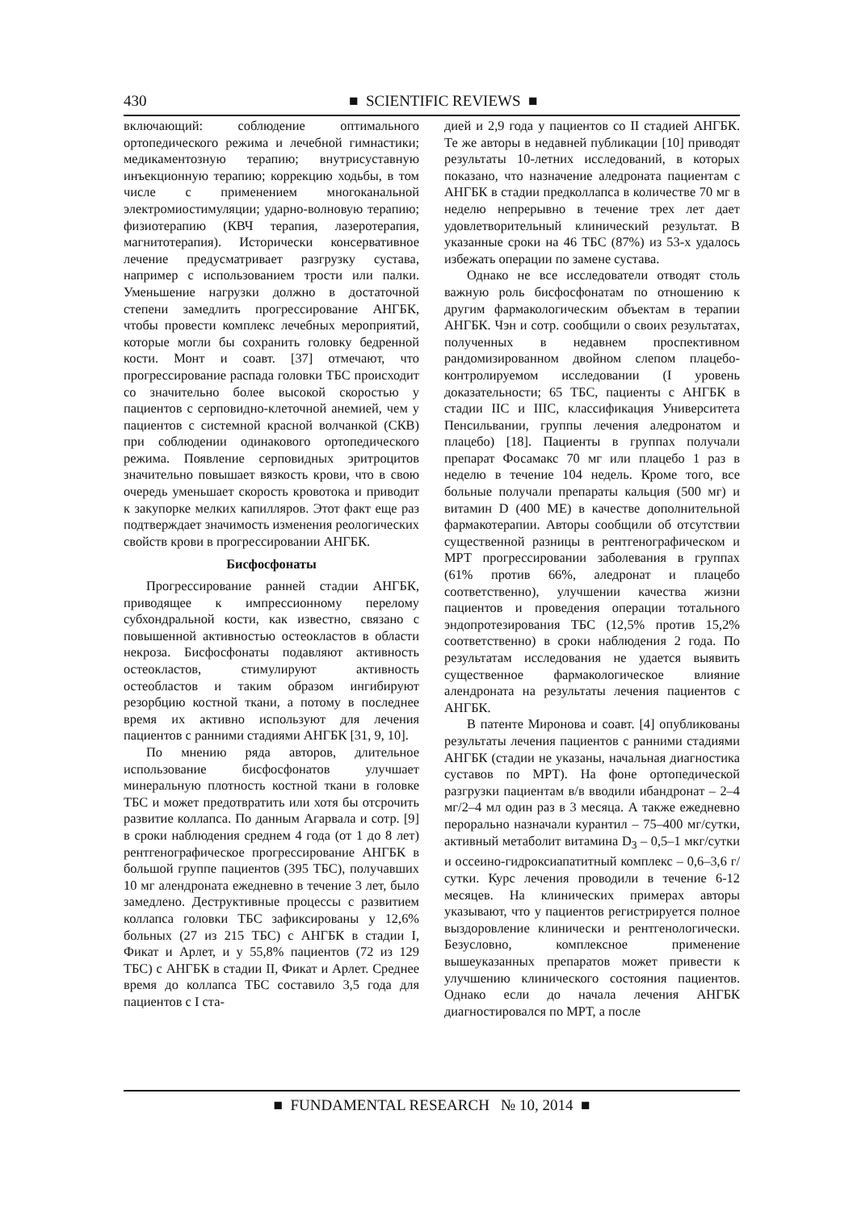430
■ SCIENTIFIC REVIEWS ■
включающий: соблюдение оптимального ортопедического режима и лечебной гимнастики; медикаментозную терапию; внутрисуставную инъекционную терапию; коррекцию ходьбы, в том числе с применением многоканальной электромиостимуляции; ударно-волновую терапию; физиотерапию (КВЧ терапия, лазеротерапия, магнитотерапия). Исторически консервативное лечение предусматривает разгрузку сустава, например с использованием трости или палки. Уменьшение нагрузки должно в достаточной степени замедлить прогрессирование АНГБК, чтобы провести комплекс лечебных мероприятий, которые могли бы сохранить головку бедренной кости. Монт и соавт. [37] отмечают, что прогрессирование распада головки ТБС происходит со значительно более высокой скоростью у пациентов с серповидно-клеточной анемией, чем у пациентов с системной красной волчанкой (СКВ) при соблюдении одинакового ортопедического режима. Появление серповидных эритроцитов значительно повышает вязкость крови, что в свою очередь уменьшает скорость кровотока и приводит к закупорке мелких капилляров. Этот факт еще раз подтверждает значимость изменения реологических свойств крови в прогрессировании АНГБК.
Бисфосфонаты
Прогрессирование ранней стадии АНГБК, приводящее к импрессионному перелому субхондральной кости, как известно, связано с повышенной активностью остеокластов в области некроза. Бисфосфонаты подавляют активность остеокластов, стимулируют активность остеобластов и таким образом ингибируют резорбцию костной ткани, а потому в последнее время их активно используют для лечения пациентов с ранними стадиями АНГБК [31, 9, 10].
По мнению ряда авторов, длительное использование бисфосфонатов улучшает минеральную плотность костной ткани в головке ТБС и может предотвратить или хотя бы отсрочить развитие коллапса. По данным Агарвала и сотр. [9] в сроки наблюдения среднем 4 года (от 1 до 8 лет) рентгенографическое прогрессирование АНГБК в большой группе пациентов (395 ТБС), получавших 10 мг алендроната ежедневно в течение 3 лет, было замедлено. Деструктивные процессы с развитием коллапса головки ТБС зафиксированы у 12,6% больных (27 из 215 ТБС) с АНГБК в стадии I, Фикат и Арлет, и у 55,8% пациентов (72 из 129 ТБС) с АНГБК в стадии II, Фикат и Арлет. Среднее время до коллапса ТБС составило 3,5 года для пациентов с I ста-
дией и 2,9 года у пациентов со II стадией АНГБК. Те же авторы в недавней публикации [10] приводят результаты 10-летних исследований, в которых показано, что назначение аледроната пациентам с АНГБК в стадии предколлапса в количестве 70 мг в неделю непрерывно в течение трех лет дает удовлетворительный клинический результат. В указанные сроки на 46 ТБС (87%) из 53-х удалось избежать операции по замене сустава.
Однако не все исследователи отводят столь важную роль бисфосфонатам по отношению к другим фармакологическим объектам в терапии АНГБК. Чэн и сотр. сообщили о своих результатах, полученных в недавнем проспективном рандомизированном двойном слепом плацебо-контролируемом исследовании (I уровень доказательности; 65 ТБС, пациенты с АНГБК в стадии IIC и IIIC, классификация Университета Пенсильвании, группы лечения аледронатом и плацебо) [18]. Пациенты в группах получали препарат Фосамакс 70 мг или плацебо 1 раз в неделю в течение 104 недель. Кроме того, все больные получали препараты кальция (500 мг) и витамин D (400 МЕ) в качестве дополнительной фармакотерапии. Авторы сообщили об отсутствии существенной разницы в рентгенографическом и МРТ прогрессировании заболевания в группах (61% против 66%, аледронат и плацебо соответственно), улучшении качества жизни пациентов и проведения операции тотального эндопротезирования ТБС (12,5% против 15,2% соответственно) в сроки наблюдения 2 года. По результатам исследования не удается выявить существенное фармакологическое влияние алендроната на результаты лечения пациентов с АНГБК.
В патенте Миронова и соавт. [4] опубликованы результаты лечения пациентов с ранними стадиями АНГБК (стадии не указаны, начальная диагностика суставов по МРТ). На фоне ортопедической разгрузки пациентам в/в вводили ибандронат – 2–4 мг/2–4 мл один раз в 3 месяца. А также ежедневно перорально назначали курантил – 75–400 мг/сутки, активный метаболит витамина D<sub>3</sub> – 0,5–1 мкг/сутки и оссеино-гидроксиапатитный комплекс – 0,6–3,6 г/сутки. Курс лечения проводили в течение 6-12 месяцев. На клинических примерах авторы указывают, что у пациентов регистрируется полное выздоровление клинически и рентгенологически. Безусловно, комплексное применение вышеуказанных препаратов может привести к улучшению клинического состояния пациентов. Однако если до начала лечения АНГБК диагностировался по МРТ, а после
■ FUNDAMENTAL RESEARCH № 10, 2014 ■